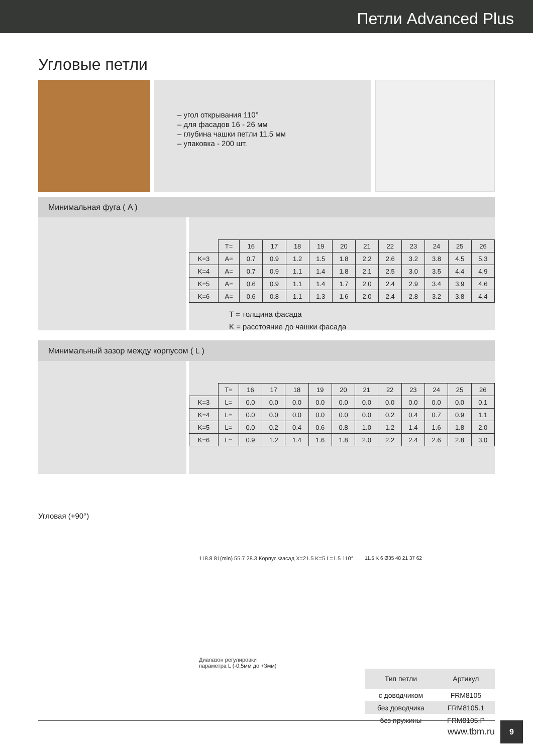Петли Advanced Plus
Угловые петли
– угол открывания 110°
– для фасадов 16 - 26 мм
– глубина чашки петли 11,5 мм
– упаковка - 200 шт.
Минимальная фуга ( A )
| | T= | 16 | 17 | 18 | 19 | 20 | 21 | 22 | 23 | 24 | 25 | 26 |
| K=3 | A= | 0.7 | 0.9 | 1.2 | 1.5 | 1.8 | 2.2 | 2.6 | 3.2 | 3.8 | 4.5 | 5.3 |
| K=4 | A= | 0.7 | 0.9 | 1.1 | 1.4 | 1.8 | 2.1 | 2.5 | 3.0 | 3.5 | 4.4 | 4.9 |
| K=5 | A= | 0.6 | 0.9 | 1.1 | 1.4 | 1.7 | 2.0 | 2.4 | 2.9 | 3.4 | 3.9 | 4.6 |
| K=6 | A= | 0.6 | 0.8 | 1.1 | 1.3 | 1.6 | 2.0 | 2.4 | 2.8 | 3.2 | 3.8 | 4.4 |
T = толщина фасада
K = расстояние до чашки фасада
Минимальный зазор между корпусом ( L )
| | T= | 16 | 17 | 18 | 19 | 20 | 21 | 22 | 23 | 24 | 25 | 26 |
| K=3 | L= | 0.0 | 0.0 | 0.0 | 0.0 | 0.0 | 0.0 | 0.0 | 0.0 | 0.0 | 0.0 | 0.1 |
| K=4 | L= | 0.0 | 0.0 | 0.0 | 0.0 | 0.0 | 0.0 | 0.2 | 0.4 | 0.7 | 0.9 | 1.1 |
| K=5 | L= | 0.0 | 0.2 | 0.4 | 0.6 | 0.8 | 1.0 | 1.2 | 1.4 | 1.6 | 1.8 | 2.0 |
| K=6 | L= | 0.9 | 1.2 | 1.4 | 1.6 | 1.8 | 2.0 | 2.2 | 2.4 | 2.6 | 2.8 | 3.0 |
Угловая (+90°)
118.8 81(min) 55.7 28.3 Корпус Фасад X=21.5 K=5 L=1.5 110°
Диапазон регулировки
параметра L (-0,5мм до +3мм)
11.5 K 6 Ø35 48 21 37 62
| Тип петли | Артикул |
| с доводчиком | FRM8105 |
| без доводчика | FRM8105.1 |
| без пружины | FRM8105.P |
www.tbm.ru
9